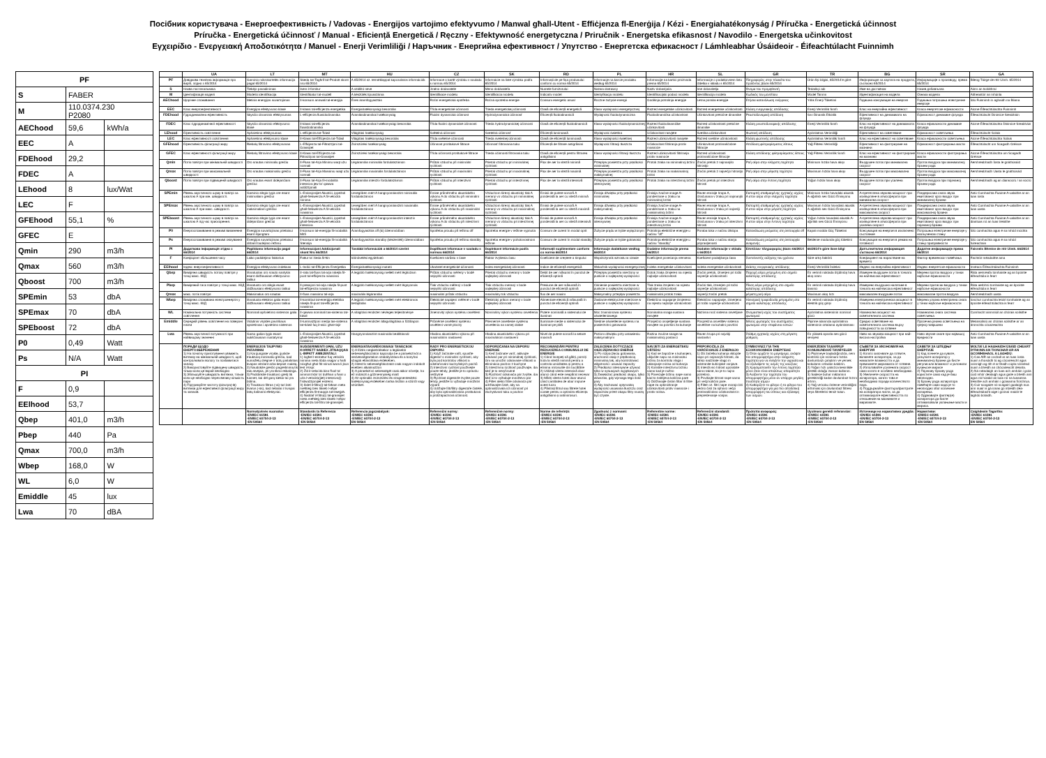Посібник користувача - Енергоефективність / Vadovas - Energijos vartojimo efektyvumo / Manwal għall-Utent - Effiċjenza fl-Enerġija / Kézi - Energiahatékonyság / Příručka - Energetická účinnost
Príručka - Energetická účinnosť / Manual - Eficiență Energetică / Ręczny - Efektywność energetyczna / Priručnik - Energetska efikasnost / Navodilo - Energetska učinkovitost
Εγχειρίδιο - Ενεργειακή Αποδοτικότητα / Manuel - Enerji Verimliliği / Наръчник - Енергийна ефективност / Упутство - Енергетска ефикасност / Lámhleabhar Úsáideoir - Éifeachtúlacht Fuinnimh
| PF | | |
| --- | --- | --- |
| S | FABER | |
| M | 110.0374.230 P2080 | |
| AEChood | 59,6 | kWh/a |
| EEC | A | |
| FDEhood | 29,2 | |
| FDEC | A | |
| LEhood | 8 | lux/Wat |
| LEC | F | |
| GFEhood | 55,1 | % |
| GFEC | E | |
| Qmin | 290 | m3/h |
| Qmax | 560 | m3/h |
| Qboost | 700 | m3/h |
| SPEmin | 53 | dbA |
| SPEmax | 70 | dbA |
| SPEboost | 72 | dbA |
| P0 | 0,49 | Watt |
| Ps | N/A | Watt |
| PI | | |
| F | 0,9 | |
| EElhood | 53,7 | |
| Qbep | 401,0 | m3/h |
| Pbep | 440 | Pa |
| Qmax | 700,0 | m3/h |
| Wbep | 168,0 | W |
| WL | 6,0 | W |
| Emiddle | 45 | lux |
| Lwa | 70 | dBA |
| | UA | LT | MT | HU | CZ | SK | RO | PL | HR | SL | GR | TR | BG | SR | GA |
| --- | --- | --- | --- | --- | --- | --- | --- | --- | --- | --- | --- | --- | --- | --- | --- |
| PF | Довідкова технічна інформація про виріб, згідно з 65/2014 | Gaminio mikrokortelės informacija pagal 65/2014 | Skeda tat-Tagħrif tal-Prodott skont nru 65/2014 | A 65/2014 sz. terméklappal kapcsolatos információk | Informace o kartě výrobku v souladu s normou 65/2014 | Informácie na liste výrobku podľa 65/2014 | Informații de pe fișa produsului conform cu norma 65/2014 | Informacje na karcie produktu według 65/2014 | Informacije na kartici proizvoda prema 65/2014 | Informacije o podatkovnem listu izdelka v skladu s 65/2014 | Πληροφορίες στην πλακέτα του προϊόντος βάσει 65/2014 | Ürün fişi bilgisi, 65/2014'e göre | Информация за картата на продукта, съгласно 65/2014 | Информације о производу, према 65/2014 | Bileog Táirge de réir Uimh. 65/2014 |
| S | Назва постачальника | Tiekėjo pavadinimas | Isem il-fornitur | A szállító neve | Jméno dodavatele | Meno dodávateľa | Numele furnizorului | Nazwa dostawcy | Naziv dobavljača | Ime dobavitelja | Όνομα του προμηθευτή | Tedarikçi adı | Име на доставчик | Назив добављача | Ainm an tsoláthraí |
| M | Ідентифікація моделі | Modelio identifikacija | Identifikatur tal-mudell | A készülék típusszáma | Identifikace modelu | Identifikácia modelu | Indicativ model | Identyfikacja modelu | Identifikacijski podaci modela | Identifikacija modela | Κωδικός του μοντέλου | Model Tanımı | Идентификация на модела | Ознака модела | Aitheantóir an mhúnla |
| AEChood | Щорічне споживання | Metinis energijos suvartojimas | Il-konsum annwali tal-enerġija | Éves áramfogyasztás | Roční energetická spotřeba | Ročná spotreba energie | Consum energetic anual | Roczne zużycie energii | Godišnja potrošnja energije | Letna poraba energije | Ετήσια κατανάλωση ενέργειας | Yıllık Enerji Tüketimi | Годишна консумация на енергия | Годишња потрошња електричне енергије | Ídiú Fuinnimh in aghaidh na Bliana |
| EEC | Клас енергоефективності | Energijos efektyvumo klasė | Il-klassi tal-effiċjenza enerġetika | Energiahatékonysági besorolás | Třída energetické účinnosti | Trieda energetickej účinnosti | Clasă de eficiență energetică | Klasa wydajności energetycznej | Razred energetske učinkovitosti | Razred energetske učinkovitosti | Κλάση ενεργειακής απόδοσης | Enerji Verimlilik Sınıfı | Клас на енергийна ефективност | Класа енергетске ефикасности | Aicme Éifeachtúlachta Fuinnimh |
| FDEhood | Гідродинамічна ефективність | Skysčio dinaminis efektyvumas | L-effiċjenza fluwidodinamika | Áramlásdinamikai hatékonyság | Fluidní dynamická účinnost | Hydrodynamická účinnosť | Eficiență fluidodinamică | Wydajność fluidodynamiczna | Fluidodinamička učinkovitost | Učinkovitost pretočne dinamike | Ρευστοδυναμική απόδοση | Sıvı Dinamik Etkinlik | Ефективност на динамиката на флуида | Ефикасност динамике флуида | Éifeachtúlacht Dinimice Sreabháin |
| FDEC | Клас гідродинамічної ефективності | Skysčio dinaminio efektyvumo klasė | Il-klassi tal-effiċjenza fluwidodinamika | Áramlásdinamikai hatékonysági besorolás | Třída fluidní dynamické účinnosti | Trieda hydrodynamickej účinnosti | Clasă de eficiență fluidodinamică | Klasa wydajności fluidodynamicznej | Razred fluidodinamičke učinkovitosti | Razred učinkovitosti pretočne dinamike | Κλάση ρευστοδυναμικής απόδοσης | Enerji Verimlilik Sınıfı | Клас на ефективност на динамиката на флуида | Класа ефикасности динамике флуида | Aicme Éifeachtúlachta Dinimice Sreabháin |
| LEhood | Ефективність освітлення | Apšvietimo efektyvumas | L-effiċjenza tat-Tidwil | Világítási hatékonyság | Světelná účinnost | Svetelná účinnosť | Eficiență luminoasă | Wydajność świetlna | Učinkovitost rasvjete | Svetilna učinkovitost | Φωτεινή απόδοση | Aydınlatma Verimliliği | Ефективност на осветяване | Ефикасност осветљења | Éifeachtúlacht Solais |
| LEC | Клас ефективності освітлення | Apšvietimo efektyvumo klasė | Il-Klassi tal-Effiċjenza tat-Tidwil | Világítási hatékonysági besorolás | Třída světelné účinnosti | Trieda svetelnej účinnosti | Clasă de eficiență luminoasă | Klasa wydajności świetlnej | Razred učinkovitosti rasvjete | Razred svetilne učinkovitosti | Κλάση φωτεινής απόδοσης | Aydınlatma Verimlilik Sınıfı | Клас на ефективност на осветяване | Класа ефикасности осветљења | Aicme Éifeachtúlachta Solais |
| GFEhood | Ефективність фільтрації жиру | Riebalų filtravimo efektyvumas | L-Effiċjenza tal-Filtrazzjoni tal-Grassijiet | Zsírszűrési hatékonyság | Účinnost protitukové filtrace | Účinnosť filtrovania tuku | Eficiență de filtrare antigrăsimi | Wydajność filtracji tłuszczu | Učinkovitost filtriranja protiv masnoće | Učinkovitost protimaščobne filtracije | Απόδοση φιλτραρίσματος λίπους | Yağ Filtresi Verimliliği | Ефективност на филтриране на мазнини | Ефикасност филтрирања масти | Éifeachtúlacht um Scagadh Gréisce |
| GFEC | Клас ефективності фільтрації жиру | Riebalų filtravimo efektyvumo klasė | Il-Klassi tal-Effiċjenza tal-Filtrazzjoni tal-Grassijiet | Zsírszűrési hatékonysági besorolás | Třída účinnosti protitukové filtrace | Trieda účinnosti filtrovania tuku | Clasă de eficiență pentru filtrarea antigrăsimi | Klasa wydajności filtracji tłuszczu | Razred učinkovitosti filtriranja protiv masnoće | Razred učinkovitosti protimaščobne filtracije | Κλάση απόδοσης φιλτραρίσματος λίπους | Yağ Filtresi Verimlilik Sınıfı | Клас на ефективност на филтриране на мазнини | Класа ефикасности филтрирања масти | Aicme Éifeachtúlachta um Scagadh Gréisce |
| Qmin | Потік повітря при мінімальній швидкості | Oro srautas minimaliu greičiu | Il-Fluss tal-Arja Minimu waqt użu normali | Légáramlás minimális fordulatszámon | Průtok vzduchu při minimální rychlosti | Prietok vzduchu pri minimálnej rýchlosti | Flux de aer la viteză minimă | Przepływ powietrza przy prędkości minimalnej | Protok zraka na minimalnoj brzini | Zračni pretok z najmanjšo hitrostjo | Ροή αέρα στην ελάχιστη ταχύτητα | Minimum hızda hava akışı | Въздушен поток при минимална скорост | Проток ваздуха при минималној брзини рада | Aershreabhadh Íosta le gnáthúsáid |
| Qmax | Потік повітря при максимальній швидкості | Oro srautas maksimaliu greičiu | Il-Fluss tal-Arja Massimu waqt użu normali | Légáramlás maximális fordulatszámon | Průtok vzduchu při maximální rychlosti | Prietok vzduchu pri maximálnej rýchlosti | Flux de aer la viteză maximă | Przepływ powietrza przy prędkości maksymalnej | Protok zraka na maksimalnoj brzini | Zračni pretok z največjo hitrostjo | Ροή αέρα στην μέγιστη ταχύτητα | Maximum hızda hava akışı | Въздушен поток при максимална скорост | Проток ваздуха при максималној брзини рада | Aershreabhadh Uasta le gnáthúsáid |
| Qboost | Потік повітря при підвищеній швидкості | Oro srautas esant didėjančiam greičiui | Il-Fluss tal-Arja fil-modalità intensiva jew ta' qawwa addizzjonali | Légáramlás intenzív fordulatszámon | Průtok vzduchu při intenzivní rychlosti | Prietok vzduchu pri intenzívnej rýchlosti | Flux de aer la viteză intensivă | Przepływ powietrza przy prędkości intensywnej | Protok zraka na intenzivnoj brzini | Zračni pretok pri intenzivni hitrosti | Ροή αέρα στην έντονη ταχύτητα | Yoğun hızda hava akışı | Въздушен поток при усилена скорост | Проток ваздуха при појачаној брзини рада | Aershreabhadh ag an diansocrú / an socrú |
| SPEmin | Рівень акустичного шуму в повітрі за шкалою А при мін. швидкості. | Garsinio slėgio lygis ore esant minimaliam greičiui | L-Emissjonijiet Akustiċi, ippeżati għall-frekwenza A fil-veloċità minima | Levegőben mért A hangnyomásszint minimális fordulatszámon | Emise průměrného akustického výkonu A do vzduchu při minimální rychlosti | Vzduchom šírený akustický tlak A meraný vo vzduchu pri minimálnej rýchlosti | Emisii de putere sonoră A ponderată la aer cu viteză minimă | Emisja dźwięku przy prędkości minimalnej | Emisija zvučne snage A-ponderirane u zraku na minimalnoj brzini | Raven emisije hrupa A, izračunana v zraku pri najmanjši hitrosti | Εκπομπή σταθμισμένης ηχητικής ισχύος Α στον αέρα στην ελάχιστη ταχύτητα | Minimum hızda havadaki akustik A-ağırlıklı ses Gücü Emisyonu | А-претеглена звукова мощност при изхвърляне в атмосферата при минимална скорост | Пондерисана снага звука емитованог кроз ваздух при минималној брзини | Astú Cumhachta Fuaime A-ualaithe ar an luas íosta |
| SPEmax | Рівень акустичного шуму в повітрі за шкалою А при макс. швидкості. | Garsinio slėgio lygis ore esant maksimaliam greičiui | L-Emissjonijiet Akustiċi, ippeżati għall-frekwenza A fil-veloċità massima | Levegőben mért A hangnyomásszint maximális fordulatszámon | Emise průměrného akustického výkonu A do vzduchu při maximální rychlosti | Vzduchom šírený akustický tlak A meraný vo vzduchu pri maximálnej rýchlosti | Emisii de putere sonoră A ponderată la aer cu viteză maximă | Emisja dźwięku przy prędkości maksymalnej | Emisija zvučne snage A-ponderirane u zraku na maksimalnoj brzini | Raven emisije hrupa A, izračunana v zraku pri največji hitrosti | Εκπομπή σταθμισμένης ηχητικής ισχύος Α στον αέρα στην μέγιστη ταχύτητα | Maximum hızda havadaki akustik A-ağırlıklı ses Gücü Emisyonu | А-претеглена звукова мощност при изхвърляне в атмосферата при максимална скорост | Пондерисана снага звука емитованог кроз ваздух при максималној брзини | Astú Cumhachta Fuaime A-ualaithe ar an luas uasta |
| SPEboost | Рівень акустичного шуму в повітрі за шкалою А під час прискорення. | Garsinio slėgio lygis ore esant didėjančiam greičiui | L-Emissjonijiet Akustiċi, ippeżati għall-frekwenza A fil-veloċità intensiva | Levegőben mért A hangnyomásszint intenzív fordulatszámon | Emise průměrného akustického výkonu A do vzduchu při intenzivní rychlosti | Vzduchom šírený akustický tlak A meraný vo vzduchu pri intenzívnej rýchlosti | Emisii de putere sonoră A ponderată la aer cu viteză intensivă | Emisja dźwięku przy prędkości intensywnej | Emisija zvučne snage A-ponderirane u zraku na intenzivnoj brzini | Raven emisije hrupa A, izračunana v zraku pri intenzivni hitrosti | Εκπομπή σταθμισμένης ηχητικής ισχύος Α στον αέρα στην έντονη ταχύτητα | Yoğun hızda havadaki akustik A-ağırlıklı ses Gücü Emisyonu | А-претеглена звукова мощност при изхвърляне в атмосферата при усилена скорост | Пондерисана снага звука емитованог кроз ваздух при појачаној брзини | Astú Cumhachta Fuaime A-ualaithe ar an dianluas nó an luas treisithe |
| P0 | Енергоспоживання в режимі вимкнення | Energijos suvartojimas prietaisui esant išjungtam | Il-konsum tal-enerġija fil-modalità Mitfi | Áramfogyasztás off (ki) üzemmódban | Spotřeba proudu při režimu off | Spotreba energie v režime vypnutia | Consum de curent în modul oprit | Zużycie prądu w trybie wyłączonym | Potrošnja električne energije u načinu "off" | Poraba toka v načinu izklopa | Κατανάλωση ρεύματος στη λειτουργία off | Kapalı modda Güç Tüketimi | Консумация на енергия в изключено състояние | Потрошња електричне енергије у искљученом стању | Ídiú cumhachta agus é sa mhód múchta |
| Ps | Енергоспоживання в режимі очікування | Energijos suvartojimas prietaisui dirbant budėjimo režimu | Il-konsum tal-enerġija fil-modalità Stennija | Áramfogyasztás standby (készenléti) üzemmódban | Spotřeba proudu při režimu standby | Spotreba energie v pohotovostnom režime | Consum de curent în modul standby | Zużycie prądu w trybie gotowości | Potrošnja električne energije u načinu "standby" | Poraba toka v načinu stanja pripravljenosti | Κατανάλωση ρεύματος στη λειτουργία αναμονής | Bekleme modunda güç tüketimi | Консумация на енергия в режим на готовност | Потрошња електричне енергије у стању приправности | Ídiú cumhachta agus é sa mhód fuireachais |
| PI | Додаткова інформація згідно з 66/2014 | Papildoma informacija pagal 66/2014 | Informazzjoni Addizzjonali skont Nru 66/2014 | További információk a 66/2014 szerint | Doplňkové informace v souladu s normou 66/2014 | Doplnkové informácie podľa 66/2014 | Informații suplimentare conform cu norma 66/2014 | Informacje dodatkowe według 66/2014 | Dodatne informacije prema 66/2014 | Dodatne informacije v skladu s 66/2014 | Επιπλέον πληροφορίες βάσει 66/2014 | 66/2014'e göre ilave bilgi | Допълнителна информация съгласно 66/2014 | Додатне информације према 66/2014 | Faisnéis Bhreise de réir Uimh. 66/2014 |
| F | Коефіцієнт збільшення часу | Laiko padidėjimo faktorius | Fattur ta' żieda fil-ħin | Időnövelési együttható | Koeficient nárůstu v čase | Faktor zvýšenia času | Coeficient de creștere a timpului | Współczynnik wzrostu w czasie | Koeficijent povećanja vremena | Koeficient podaljšanja časa | Συντελεστής αύξησης του χρόνου | Süre artış faktörü | Коефициент на нарастване на времето | Фактор временског повећања | Fachtóir méadaithe ama |
| EElhood | Індекс енергоефективності | Energijos efektyvumo indeksas | L-Indiċi tal-Effiċjenza Enerġetika | Energiahatékonysági mutató | Ukazatel energetické účinnosti | Index energetickej účinnosti | Indice de eficiență energetică | Wskaźnik wydajności energetycznej | Indeks energetske učinkovitosti | Indeks energetske učinkovitosti | Δείκτης ενεργειακής απόδοσης | Enerji Verimlilik İndeksi | Индекс на енергийна ефективност | Индекс енергетске ефикасности | Innéacs Éifeachtúlachta Fuinnimh |
| Qbep | Виміряна швидкість потоку повітря у точці макс. ККД | Išmatuotas oro srauto santykis esant didžiausiam efektyvumo taškui | Ir-rata tal-fluss tal-arja mkejla fil-punt tal-effiċjenza massima | A legjobb hatékonyság mellett mért léghozam | Průtok vzduchu měřený v bodě nejvyšší účinnosti | Prietok vzduchu meraný v bode najlepšej účinnosti | Debit de aer măsurat în punctul de eficiență optimă | Przepływ powietrza mierzony w punkcie o najlepszej wydajności | Dotok zraka izmjeren na mjestu najbolje učinkovitosti | Zračni pretok, izmerjen pri točki največje učinkovitosti | Παροχή αέρα μετρημένη στο σημείο καλύτερης απόδοσης | En verimli noktada ölçülmüş hava akış oranı | Измерен въздушен поток в точката на най-висока ефективност | Мерени проток ваздуха у тачки најбоље ефикасности | Ráta aersreafa tomhaiste ag an bpointe éifeachtúla is fearr |
| Pbep | Виміряний тиск повітря у точці макс. ККД | Išmatuoto oro slėgis esant didžiausiam efektyvumo taškui | Il-pressjoni tal-arja mkejla fil-punt tal-effiċjenza massima | A legjobb hatékonyság mellett mért légnyomás | Tlak vzduchu měřený v bodě nejvyšší účinnosti | Tlak vzduchu meraný v bode najlepšej účinnosti | Presiune de aer măsurată în punctul de eficiență optimă | Ciśnienie powietrza mierzone w punkcie o najlepszej wydajności | Tlak zraka izmjeren na mjestu najbolje učinkovitosti | Zračni tlak, izmerjen pri točki največje učinkovitosti | Πίεση αέρα μετρημένη στο σημείο καλύτερης απόδοσης | En verimli noktada ölçülmüş hava basıncı | Измерено въздушно налягане в точката на най-висока ефективност | Мерени притисак ваздуха у тачки најбоље ефикасности | Ráta aerbhrú tomhaiste ag an bpointe éifeachtúla is fearr |
| Qmax | макс. потік повітря | Maksimalus oro srautas | Il-fluss massimu tal-arja | maximális légáramlás | maximální průtok vzduchu | maximálny tok vzduchu | flux de aer maxim | Maksymalny przepływ powietrza | maksimalni protok zraka | največji zračni pretok | μέγιστη ροή αέρα | Maximum akış hızı | максимален въздушен поток | максималан проток ваздуха | Aershreabhadh uasta |
| Wbep | Виміряна споживана електроенергія у точці макс. ККД | Išmatuota elektros galia esant didžiausiam efektyvumo taškui | Il-kontribut tal-enerġija elettrika mkejla fil-punt tal-effiċjenza massima | A legjobb hatékonyság mellett mért elektromos betáplálás | Elektrické napájení měřené v bodě nejvyšší účinnosti | Elektrický príkon meraný v bode najlepšej účinnosti | Alimentare electrică măsurată în punctul de eficiență optimă | Zasilanie elektryczne mierzone w punkcie o najlepszej wydajności | Električno napajanje izmjereno na mjestu najbolje učinkovitosti | Električno napajanje, izmerjeno pri točki največje učinkovitosti | Ηλεκτρική τροφοδοσία μετρημένη στο σημείο καλύτερης απόδοσης | En verimli noktada ölçülmüş elektrik güç girişi | Измерена електрическа мощност в точката на най-висока ефективност | Мерена улазна електрична снага у тачки најбоље ефикасности | Ionchur cumhachta leictrí tomhaiste ag an bpointe éifeachtúlachta is fearr |
| WL | Номінальна потужність системи освітлення | Nominali apšvietimo sistemos galia | Il-qawwa nominali tas-sistema tat-tidwil | A világítási rendszer névleges teljesítménye | Jmenovitý výkon systému osvětlení | Nominálny výkon systému osvetlenia | Putere nominală a sistemului de iluminat | Moc znamionowa systemu oświetleniowego | Nominalna snaga sustava rasvjete | Nazivna moč sistema osvetljave | Ονομαστική ισχύς του συστήματος φωτισμού | Aydınlatma sisteminin nominal gücü | Номинална мощност на осветителната система | Номинална снага система осветљења | Cumhacht ainmniúil an chórais soilsithe |
| Emiddle | Середній рівень освітлення на поверхні плити | Vidutinis viryklės paviršiaus apvietimas i apvietimo sistemos | Il-luminazzjoni medja tas-sistema tat-tidwil fuq il-wiċċ għat-tisjir | A világítási rendszer átlagvilágítása a főzőlapon | Průměrné osvětlení systému osvětlení varné plochy | Priemerné osvetlenie systému osvetlenia na varnej doske | Iluminare medie a sistemului de iluminat pe plită | Średnie oświetlenie systemu na powierzchni gotowania | Prosječno osvjetljenje sustava rasvjete na površini za kuhanje | Povprečna osvetlitev sistema osvetlitve na kuhalni površini | Μέσος φωτισμός του συστήματος φωτισμού στην επιφάνεια εστιών | Pişirme alanında aydınlatma sisteminin ortalama aydınlatması | Средно осветяване на осветителната система върху повърхността за готвене | Просечна јачина осветљења на грејној површини | Meánsoilsiú an chórais soilsithe ar an dromchla cócaireachta |
| Lwa | Рівень акустичної потужності при найвищому значенні | Garso galios lygis esant aukščiausiam nustatymui | L-Emissjonijiet Akustiċi, ippeżati għall-frekwenza A fil-veloċità massima | Hangnyomásszint maximális beállításnál | Hladina akustického výkonu při maximálním nastavení | Hladina akustického výkonu pri maximálnom nastavení | Nivel de putere sonoră la setare maximă | Poziom dźwięku przy ustawieniu maksymalnym | Razina zvučne snage na maksimalnoj postavci | Raven hrupa pri najvišji nastavitvi | Στάθμη ηχητικής ισχύος στη μέγιστη ρύθμιση | En yüksek ayarda ses gücü seviyesi | Ниво на звукова мощност при най-висока настройка | Ниво звучне снаге при највишој вредности | Astú Cumhachta Fuaime A-ualaithe ar an luas uasta |
| | ПОРАДИ ЩОДО ЕНЕРГОЗБЕРЕЖЕННЯ 1) На початку приготування увімкніть витяжку на мінімальній швидкості, щоб контролювати вологу та позбавитися запаху. 2) Використовуйте підвищену швидкість, тільки коли це вкрай необхідно 3) Збільшуйте швидкість витяжки, тільки коли це необхідно через велику кількість пари 4) Підтримуйте чистоту фільтра(-ів) витяжки для ефективної фільтрації жиру та запахів. | ENERGIJOS TAUPYMO PATARIMAI 1) Kai įjungiate viryklę, įjunkite trauktuvą minimaliu greičiu, kad sumažėtų drėgmė ir būtų pašalintas kvapas verdant arba kepant maistą. 2) Naudokite greičio pagreitinimą tik tais atvejais, jei yra tikrai reikalinga. 3) Padidinkite trauktuvo greitį tik tuomet, kai dėl garų kiekio tai yra būtina. 4) Trauktuvo filtras (-ai) turi būti švarus (-ūs), kad riebalai ir kvapai būtų šalinami efektyviai. | SUĠĠERIMENTI GĦAL UŻU KORRETT SABIEX JITNAQQAS L-IMPATT AMBJENTALI: 1) Ixgħel l-estrattur fuq veloċità minima meta tibda ssajjar u ħalli mixgħul għal ftit minuti wara li jkun lest il-tisjir. 2) Żid il-veloċità biss f'każ ta' ammont kbir ta' duħħan u fwar u uża l-veloċità(jiet) intensiva(i) f'sitwazzjonijiet estremi. 3) Ibdel il-filtru(i) tal-faħam meta meħtieġ biex tikseb l-aħjar effiċjenza fit-tnaqqis tal-irwejjaħ. 4) Naddaf il-filtru(i) tal-grassijiet meta meħtieġ biex tikseb l-aħjar effiċjenza tal-filtru tal-grassijiet. | ENERGIATAKARÉKOSSÁGI TANÁCSOK 1) A főzés megkezdésekor a legkisebb sebességfokozaton kapcsolja be a páraelszívót a nedvességtartalom szabályozása és a konyhai szagok eltávolítása érdekében. 2) Intenzív sebességfokozatot csak nagyon indokolt esetben alkalmazzon 3) A páraelszívó sebességét csak akkor növelje, ha ez indokolt a gőzmennyiség miatt 4) Az optimális zsírszűrési és szagmentesítési hatékonyság érdekében tartsa tisztán a szűrőt vagy szűrőket. | RADY PRO ENERGETICKOU ÚSPORU: 1) Když začínáte vařit, spusťte digestoř s minimální rychlostí, aby byla pod kontrolou vlhkost a odstraňování kuchyňských pachů 2) Intenzivní rychlost používejte pouze tehdy, jestliže je to opravdu nezbytné 3) Rychlost digestoře zvyšte pouze tehdy, jestliže to vyžaduje množství výparů 4) Udržujte filtr/filtry digestoře čisté/é, aby byla optimalizována protituková a protizápachová účinnost. | ODPORÚČANIA NA ÚSPORU ENERGIE 1) Keď začínate variť, aktivujte odsávač par pri minimálnej rýchlosti, čím sa umožní odsávanie vlhkosti a eliminácia pachov z kuchyne 2) Intenzívnu rýchlosť používajte, iba keď je to nevyhnutné 3) Rýchlosť odsávača pár zvýšte, iba keď si to vyžaduje množstvo pár 4) Filter alebo filtre odsávača pár udržiavajte čisté, aby sa optimalizovala ich účinnosť pri zachytávaní tuku a pachov | RECOMANDĂRI PENTRU REDUCEREA CONSUMULUI DE ENERGIE 1) Când începeți să gătiți, porniți hota la viteză minimă pentru a controla umiditatea și pentru a elimina mirosurile din bucătărie 2) Utilizați viteza intensivă doar atunci când este neapărat necesar 3) Măriți viteza hotei doar atunci când cantitatea de abur impune acest lucru 4) Păstrați filtrul sau filtrele hotei curate pentru a optimiza eficiența antigrăsimi și antimirosuri. | ZALECENIA DOTYCZĄCE OSZCZĘDNOŚCI ENERGII 1) Po rozpoczęciu gotowania, uruchomić okap z prędkością minimalną tak, aby kontrolować wilgotność i usuwać zapachy 2) Prędkości intensywne używać tylko w sytuacjach wyjątkowych 3) Zwiększać prędkość okapu, tylko wówczas, gdy wymaga tego ilość pary 4) Aby zachować optymalną wydajność usuwania tłuszczu oraz zapachów przez okapu filtry muszą być czyste. | SAVJETI ZA ENERGETSKU UŠTEDU 1) Kad se započne s kuhanjem, uključite napu na minimalnu brzinu za kontrolu vlaga i uklanjanje mirisa od kuhanja 2) Koristite intenzivnu brzinu samo kad je nužno 3) Povećajte brzinu nape samo kad to zahtijeva količina pare 4) Održavajte čistim filtar ili filtre nape za optimiziranje učinkovitosti protiv masnoće i protiv mirisa. | PRIPOROČILA ZA VARČEVANJE Z ENERGIJO 1) Ob začetku kuhanja vklopite napo pri najmanjši hitrosti, da lahko nadzirate vlago in odstranite kuhinjske vonjave. 2) Intenzivno hitrost uporabite samo takrat, ko je to nujno potrebno. 3) Povišajte hitrost nape samo pri večji količini pare. 4) Filter oz. filtri nape morajo biti vedno čisti za njihovo večjo protimaščobno učinkovitost in preprečevanje vonjav. | ΣΥΜΒΟΥΛΕΣ ΓΙΑ ΤΗΝ ΕΞΟΙΚΟΝΟΜΗΣΗ ΕΝΕΡΓΕΙΑΣ 1) Όταν αρχίζετε το μαγείρεμα, ανάψτε τον απορροφητήρα στην ελάχιστη ταχύτητα για να ελέγξετε την υγρασία και να εξαλείψετε τις οσμές της κουζίνας 2) Χρησιμοποιείτε την έντονη ταχύτητα μόνο όταν είναι απολύτως απαραίτητο 3) Αυξάνετε την ταχύτητα του απορροφητήρα μόνο αν υπάρχει μεγάλη ποσότητα ατμών 4) Καθαρίζετε το φίλτρο ή τα φίλτρα του απορροφητήρα για μια πιο αποδοτική απορρόφηση του λίπους και εξάλειψη των οσμών. | ENERJİDEN TASARRUF KONUSUNDAKİ TAVSİYELER 1) Pişirmeye başladığınızda, nem kontrolü için minimum hızda davlumbazı çalıştırın ve yemek kokularını ortadan kaldırın. 2) Yoğun hızı yalnızca kesinlikle gerekli olduğu zaman kullanın. 3) Sadece buhar miktarının gerektirdiği kadar davlumbaz hızını artırın. 4) Yağ ve koku önleme verimliliğini arttırmak için davlumbaz filtresi veya filtrelerini temiz tutun. | СЪВЕТИ ЗА ИКОНОМИЯ НА ЕНЕРГИЯ 1) Когато започвате да готвите, включете аспиратора, за да намалите влажността и да премахнете миризмата от готвене. 2) Използвайте усилената скорост само когато е особено необходимо. 3) Увеличете скоростта на аспиратора, когато това е необходимо поради количеството пара. 4) Поддържайте филтъра/филтрите на аспиратора чисти, за да оптимизирате ефективността по отношение на мазнините и миризмите. | САВЕТИ ЗА ШТЕДЊУ ЕНЕРГИЈЕ 1) Кад почнете да кувате, укључите аспиратор у минималној брзини да бисте регулисали влажност и уклонили кухињске мирисе 2) Појачану брзину рада користите само кад је баш неопходно. 3) Брзину рада аспиратора повећајте само када је то неопходно због количине испарења. 4) Одржавајте филтер(е) аспиратора да бисте оптимизовали уклањање масти и мириса. | MOLTAÍ LE HAGHAIDH ÚSÁID CHEART D'FHONN AN TIONCHAR AR AN GCOMHSHAOL A LAGHDÚ: 1) Cas AIR an cochall ar an luas íosta nuair a thosóidh tú ag cócaireacht agus coinnigh ag rith é ar feadh cúpla nóiméad nuair a bheidh an chócaireacht déanta. 2) Ná méadaigh an luas ach amháin i gcás cuid mhór deataigh agus gaile a bheith ann agus ná húsáid an luas nó na luasanna treisithe ach amháin i gcásanna fíorchrua. 3) Cuir scagaire nó scagairí gualaigh nua ann nuair is gá ionas go mbeidh dea-éifeachtúlacht aige i gcónaí maidir le laghdú bolaidh. |
| | | Normatyvinės nuorodos -EN/IEC 61591 -EN/IEC 60704-2-13 -EN 50564 | Standards ta Referenza -EN/IEC 61591 -EN/IEC 60704-2-13 -EN 50564 | Referencia jogszabályok: -EN/IEC 61591 -EN/IEC 60704-2-13 EN 50564 | Referenční normy: -EN/IEC 61591 -EN/IEC 60704-2-13 -EN 50564 | Referenčné normy: -EN/IEC 61591 -EN/IEC 60704-2-13 -EN 50564 | Norme de referință: -EN/IEC 61591 -EN/IEC 60704-2-13 -EN 50564 | Zgodność z normami: -EN/IEC 61591 -EN/IEC 60704-2-13 -EN 50564 | Referentne norme: -EN/IEC 61591 -EN/IEC 60704-2-13 -EN 50564 | Referenčni standardi: -EN/IEC 61591 -EN/IEC 60704-2-13 -EN 50564 | Πρότυπα αναφοράς: -EN/IEC 61591 -EN/IEC 60704-2-13 -EN 50564 | Uyulması gerekli referanslar: -EN/IEC 61591 -EN/IEC 60704-2-13 -EN 50564 | Източници на нормативна уредба: -EN/IEC 61591 -EN/IEC 60704-2-13 EN 50564 | Нормативи: -EN/IEC 61591 -EN/IEC 60704-2-13 -EN 50564 | Caighdeáin Tagartha: -EN/IEC 61591 -EN/IEC 60704-2-13 EN 50564 |